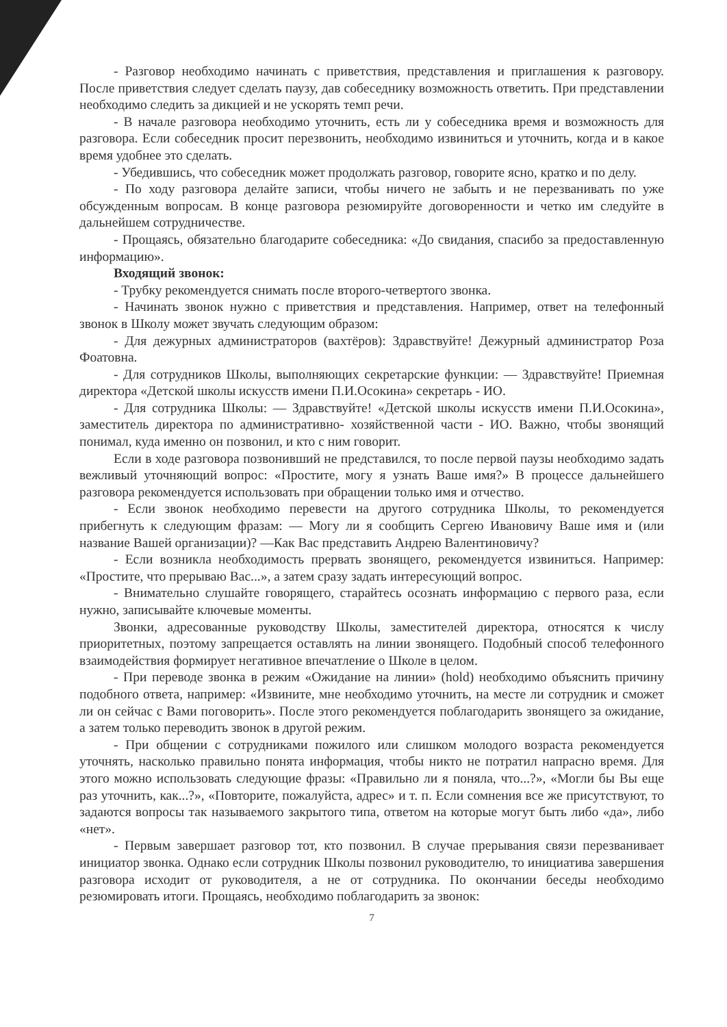- Разговор необходимо начинать с приветствия, представления и приглашения к разговору. После приветствия следует сделать паузу, дав собеседнику возможность ответить. При представлении необходимо следить за дикцией и не ускорять темп речи.
- В начале разговора необходимо уточнить, есть ли у собеседника время и возможность для разговора. Если собеседник просит перезвонить, необходимо извиниться и уточнить, когда и в какое время удобнее это сделать.
- Убедившись, что собеседник может продолжать разговор, говорите ясно, кратко и по делу.
- По ходу разговора делайте записи, чтобы ничего не забыть и не перезванивать по уже обсужденным вопросам. В конце разговора резюмируйте договоренности и четко им следуйте в дальнейшем сотрудничестве.
- Прощаясь, обязательно благодарите собеседника: «До свидания, спасибо за предоставленную информацию».
Входящий звонок:
- Трубку рекомендуется снимать после второго-четвертого звонка.
- Начинать звонок нужно с приветствия и представления. Например, ответ на телефонный звонок в Школу может звучать следующим образом:
- Для дежурных администраторов (вахтёров): Здравствуйте! Дежурный администратор Роза Фоатовна.
- Для сотрудников Школы, выполняющих секретарские функции: — Здравствуйте! Приемная директора «Детской школы искусств имени П.И.Осокина» секретарь - ИО.
- Для сотрудника Школы: — Здравствуйте! «Детской школы искусств имени П.И.Осокина», заместитель директора по административно- хозяйственной части - ИО. Важно, чтобы звонящий понимал, куда именно он позвонил, и кто с ним говорит.
Если в ходе разговора позвонивший не представился, то после первой паузы необходимо задать вежливый уточняющий вопрос: «Простите, могу я узнать Ваше имя?» В процессе дальнейшего разговора рекомендуется использовать при обращении только имя и отчество.
- Если звонок необходимо перевести на другого сотрудника Школы, то рекомендуется прибегнуть к следующим фразам: — Могу ли я сообщить Сергею Ивановичу Ваше имя и (или название Вашей организации)? —Как Вас представить Андрею Валентиновичу?
- Если возникла необходимость прервать звонящего, рекомендуется извиниться. Например: «Простите, что прерываю Вас...», а затем сразу задать интересующий вопрос.
- Внимательно слушайте говорящего, старайтесь осознать информацию с первого раза, если нужно, записывайте ключевые моменты.
Звонки, адресованные руководству Школы, заместителей директора, относятся к числу приоритетных, поэтому запрещается оставлять на линии звонящего. Подобный способ телефонного взаимодействия формирует негативное впечатление о Школе в целом.
- При переводе звонка в режим «Ожидание на линии» (hold) необходимо объяснить причину подобного ответа, например: «Извините, мне необходимо уточнить, на месте ли сотрудник и сможет ли он сейчас с Вами поговорить». После этого рекомендуется поблагодарить звонящего за ожидание, а затем только переводить звонок в другой режим.
- При общении с сотрудниками пожилого или слишком молодого возраста рекомендуется уточнять, насколько правильно понята информация, чтобы никто не потратил напрасно время. Для этого можно использовать следующие фразы: «Правильно ли я поняла, что...?», «Могли бы Вы еще раз уточнить, как...?», «Повторите, пожалуйста, адрес» и т. п. Если сомнения все же присутствуют, то задаются вопросы так называемого закрытого типа, ответом на которые могут быть либо «да», либо «нет».
- Первым завершает разговор тот, кто позвонил. В случае прерывания связи перезванивает инициатор звонка. Однако если сотрудник Школы позвонил руководителю, то инициатива завершения разговора исходит от руководителя, а не от сотрудника. По окончании беседы необходимо резюмировать итоги. Прощаясь, необходимо поблагодарить за звонок:
7